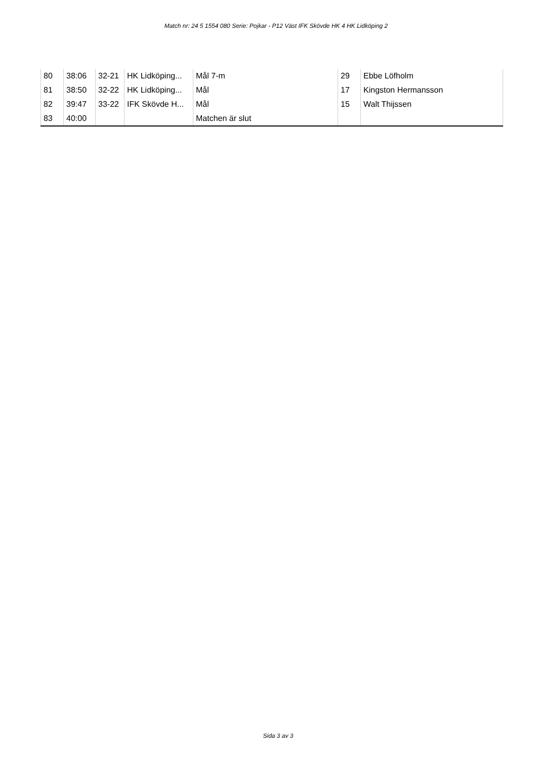Match nr: 24 5 1554 080 Serie: Pojkar - P12 Väst IFK Skövde HK 4 HK Lidköping 2
| 80 | 38:06 | 32-21 | HK Lidköping... | Mål 7-m | 29 | Ebbe Löfholm |
| 81 | 38:50 | 32-22 | HK Lidköping... | Mål | 17 | Kingston Hermansson |
| 82 | 39:47 | 33-22 | IFK Skövde H... | Mål | 15 | Walt Thijssen |
| 83 | 40:00 | | | Matchen är slut | | |
Sida 3 av 3